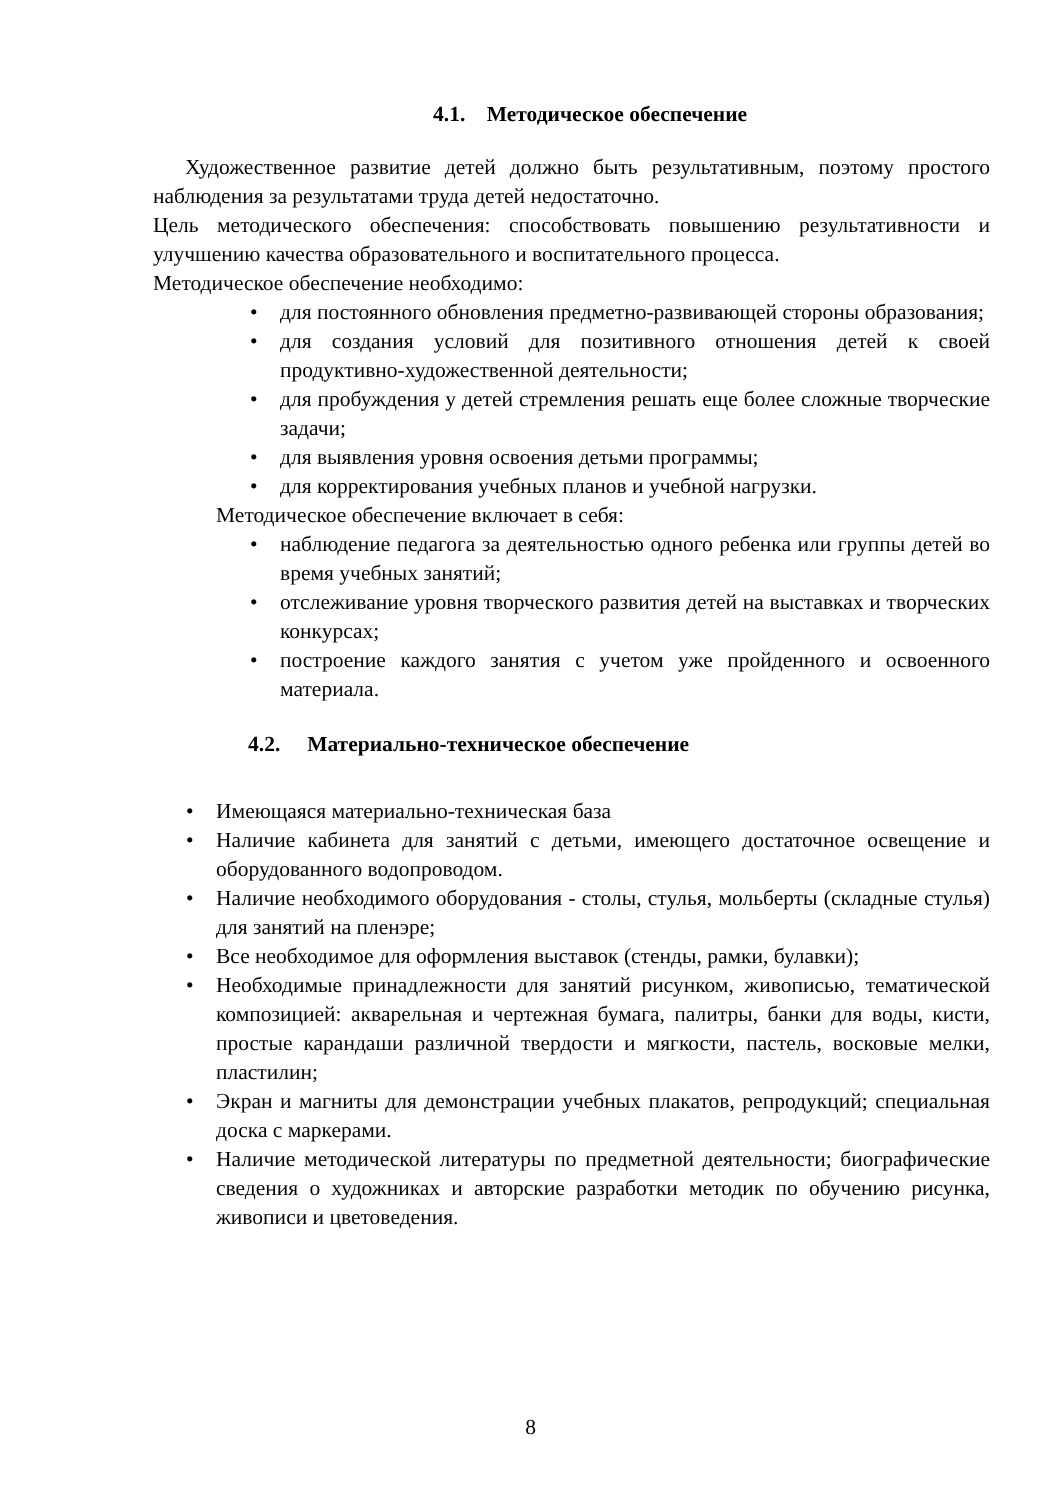4.1. Методическое обеспечение
Художественное развитие детей должно быть результативным, поэтому простого наблюдения за результатами труда детей недостаточно.
Цель методического обеспечения: способствовать повышению результативности и улучшению качества образовательного и воспитательного процесса.
Методическое обеспечение необходимо:
• для постоянного обновления предметно-развивающей стороны образования;
• для создания условий для позитивного отношения детей к своей продуктивно-художественной деятельности;
• для пробуждения у детей стремления решать еще более сложные творческие задачи;
• для выявления уровня освоения детьми программы;
• для корректирования учебных планов и учебной нагрузки.
Методическое обеспечение включает в себя:
• наблюдение педагога за деятельностью одного ребенка или группы детей во время учебных занятий;
• отслеживание уровня творческого развития детей на выставках и творческих конкурсах;
• построение каждого занятия с учетом уже пройденного и освоенного материала.
4.2. Материально-техническое обеспечение
• Имеющаяся материально-техническая база
• Наличие кабинета для занятий с детьми, имеющего достаточное освещение и оборудованного водопроводом.
• Наличие необходимого оборудования - столы, стулья, мольберты (складные стулья) для занятий на пленэре;
• Все необходимое для оформления выставок (стенды, рамки, булавки);
• Необходимые принадлежности для занятий рисунком, живописью, тематической композицией: акварельная и чертежная бумага, палитры, банки для воды, кисти, простые карандаши различной твердости и мягкости, пастель, восковые мелки, пластилин;
• Экран и магниты для демонстрации учебных плакатов, репродукций; специальная доска с маркерами.
• Наличие методической литературы по предметной деятельности; биографические сведения о художниках и авторские разработки методик по обучению рисунка, живописи и цветоведения.
8